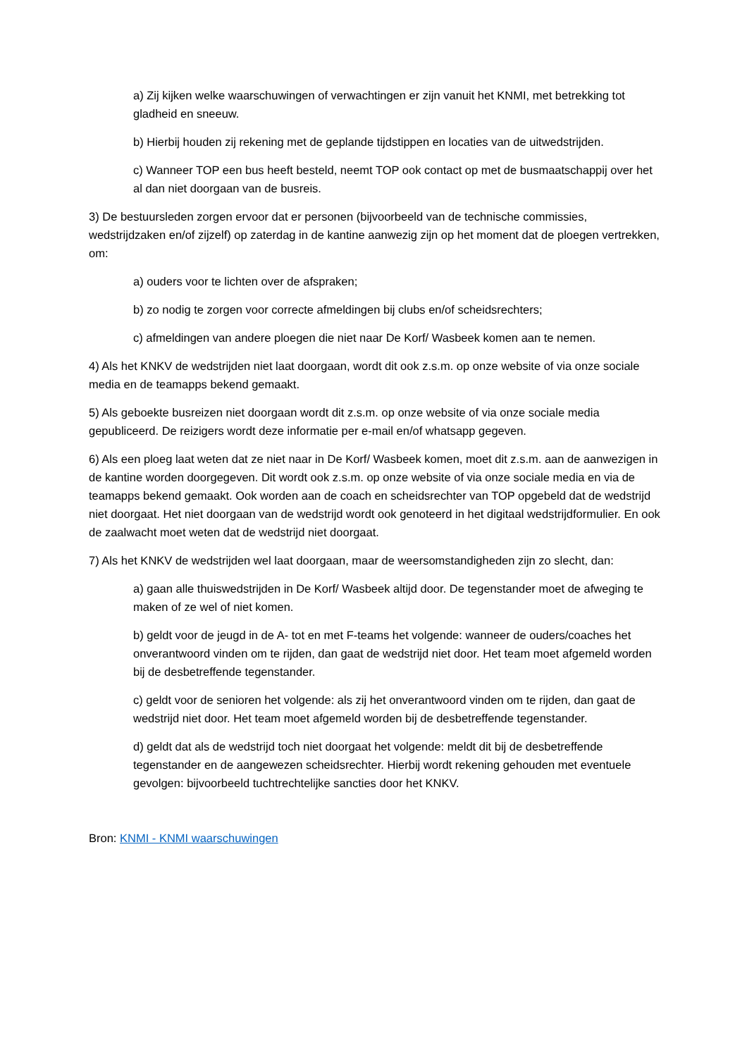a) Zij kijken welke waarschuwingen of verwachtingen er zijn vanuit het KNMI, met betrekking tot gladheid en sneeuw.
b) Hierbij houden zij rekening met de geplande tijdstippen en locaties van de uitwedstrijden.
c) Wanneer TOP een bus heeft besteld, neemt TOP ook contact op met de busmaatschappij over het al dan niet doorgaan van de busreis.
3) De bestuursleden zorgen ervoor dat er personen (bijvoorbeeld van de technische commissies, wedstrijdzaken en/of zijzelf) op zaterdag in de kantine aanwezig zijn op het moment dat de ploegen vertrekken, om:
a) ouders voor te lichten over de afspraken;
b) zo nodig te zorgen voor correcte afmeldingen bij clubs en/of scheidsrechters;
c) afmeldingen van andere ploegen die niet naar De Korf/ Wasbeek komen aan te nemen.
4) Als het KNKV de wedstrijden niet laat doorgaan, wordt dit ook z.s.m. op onze website of via onze sociale media en de teamapps bekend gemaakt.
5) Als geboekte busreizen niet doorgaan wordt dit z.s.m. op onze website of via onze sociale media gepubliceerd. De reizigers wordt deze informatie per e-mail en/of whatsapp gegeven.
6) Als een ploeg laat weten dat ze niet naar in De Korf/ Wasbeek komen, moet dit z.s.m. aan de aanwezigen in de kantine worden doorgegeven. Dit wordt ook z.s.m. op onze website of via onze sociale media en via de teamapps bekend gemaakt. Ook worden aan de coach en scheidsrechter van TOP opgebeld dat de wedstrijd niet doorgaat. Het niet doorgaan van de wedstrijd wordt ook genoteerd in het digitaal wedstrijdformulier. En ook de zaalwacht moet weten dat de wedstrijd niet doorgaat.
7) Als het KNKV de wedstrijden wel laat doorgaan, maar de weersomstandigheden zijn zo slecht, dan:
a) gaan alle thuiswedstrijden in De Korf/ Wasbeek altijd door. De tegenstander moet de afweging te maken of ze wel of niet komen.
b) geldt voor de jeugd in de A- tot en met F-teams het volgende: wanneer de ouders/coaches het onverantwoord vinden om te rijden, dan gaat de wedstrijd niet door. Het team moet afgemeld worden bij de desbetreffende tegenstander.
c) geldt voor de senioren het volgende: als zij het onverantwoord vinden om te rijden, dan gaat de wedstrijd niet door. Het team moet afgemeld worden bij de desbetreffende tegenstander.
d) geldt dat als de wedstrijd toch niet doorgaat het volgende: meldt dit bij de desbetreffende tegenstander en de aangewezen scheidsrechter. Hierbij wordt rekening gehouden met eventuele gevolgen: bijvoorbeeld tuchtrechtelijke sancties door het KNKV.
Bron: KNMI - KNMI waarschuwingen